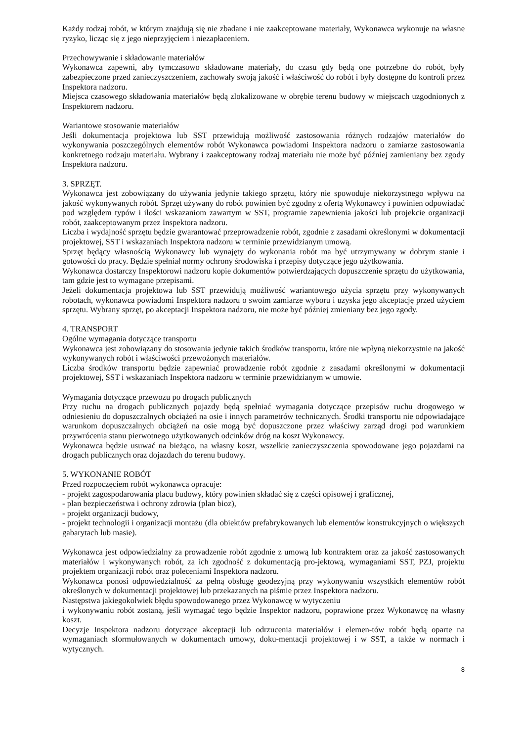Każdy rodzaj robót, w którym znajdują się nie zbadane i nie zaakceptowane materiały, Wykonawca wykonuje na własne ryzyko, licząc się z jego nieprzyjęciem i niezapłaceniem.
Przechowywanie i składowanie materiałów
Wykonawca zapewni, aby tymczasowo składowane materiały, do czasu gdy będą one potrzebne do robót, były zabezpieczone przed zanieczyszczeniem, zachowały swoją jakość i właściwość do robót i były dostępne do kontroli przez Inspektora nadzoru.
Miejsca czasowego składowania materiałów będą zlokalizowane w obrębie terenu budowy w miejscach uzgodnionych z Inspektorem nadzoru.
Wariantowe stosowanie materiałów
Jeśli dokumentacja projektowa lub SST przewidują możliwość zastosowania różnych rodzajów materiałów do wykonywania poszczególnych elementów robót Wykonawca powiadomi Inspektora nadzoru o zamiarze zastosowania konkretnego rodzaju materiału. Wybrany i zaakceptowany rodzaj materiału nie może być później zamieniany bez zgody Inspektora nadzoru.
3. SPRZĘT.
Wykonawca jest zobowiązany do używania jedynie takiego sprzętu, który nie spowoduje niekorzystnego wpływu na jakość wykonywanych robót. Sprzęt używany do robót powinien być zgodny z ofertą Wykonawcy i powinien odpowiadać pod względem typów i ilości wskazaniom zawartym w SST, programie zapewnienia jakości lub projekcie organizacji robót, zaakceptowanym przez Inspektora nadzoru.
Liczba i wydajność sprzętu będzie gwarantować przeprowadzenie robót, zgodnie z zasadami określonymi w dokumentacji projektowej, SST i wskazaniach Inspektora nadzoru w terminie przewidzianym umową.
Sprzęt będący własnością Wykonawcy lub wynajęty do wykonania robót ma być utrzymywany w dobrym stanie i gotowości do pracy. Będzie spełniał normy ochrony środowiska i przepisy dotyczące jego użytkowania.
Wykonawca dostarczy Inspektorowi nadzoru kopie dokumentów potwierdzających dopuszczenie sprzętu do użytkowania, tam gdzie jest to wymagane przepisami.
Jeżeli dokumentacja projektowa lub SST przewidują możliwość wariantowego użycia sprzętu przy wykonywanych robotach, wykonawca powiadomi Inspektora nadzoru o swoim zamiarze wyboru i uzyska jego akceptację przed użyciem sprzętu. Wybrany sprzęt, po akceptacji Inspektora nadzoru, nie może być później zmieniany bez jego zgody.
4. TRANSPORT
Ogólne wymagania dotyczące transportu
Wykonawca jest zobowiązany do stosowania jedynie takich środków transportu, które nie wpłyną niekorzystnie na jakość wykonywanych robót i właściwości przewożonych materiałów.
Liczba środków transportu będzie zapewniać prowadzenie robót zgodnie z zasadami określonymi w dokumentacji projektowej, SST i wskazaniach Inspektora nadzoru w terminie przewidzianym w umowie.
Wymagania dotyczące przewozu po drogach publicznych
Przy ruchu na drogach publicznych pojazdy będą spełniać wymagania dotyczące przepisów ruchu drogowego w odniesieniu do dopuszczalnych obciążeń na osie i innych parametrów technicznych. Środki transportu nie odpowiadające warunkom dopuszczalnych obciążeń na osie mogą być dopuszczone przez właściwy zarząd drogi pod warunkiem przywrócenia stanu pierwotnego użytkowanych odcinków dróg na koszt Wykonawcy.
Wykonawca będzie usuwać na bieżąco, na własny koszt, wszelkie zanieczyszczenia spowodowane jego pojazdami na drogach publicznych oraz dojazdach do terenu budowy.
5. WYKONANIE ROBÓT
Przed rozpoczęciem robót wykonawca opracuje:
- projekt zagospodarowania placu budowy, który powinien składać się z części opisowej i graficznej,
- plan bezpieczeństwa i ochrony zdrowia (plan bioz),
- projekt organizacji budowy,
- projekt technologii i organizacji montażu (dla obiektów prefabrykowanych lub elementów konstrukcyjnych o większych gabarytach lub masie).
Wykonawca jest odpowiedzialny za prowadzenie robót zgodnie z umową lub kontraktem oraz za jakość zastosowanych materiałów i wykonywanych robót, za ich zgodność z dokumentacją pro-jektową, wymaganiami SST, PZJ, projektu projektem organizacji robót oraz poleceniami Inspektora nadzoru.
Wykonawca ponosi odpowiedzialność za pełną obsługę geodezyjną przy wykonywaniu wszystkich elementów robót określonych w dokumentacji projektowej lub przekazanych na piśmie przez Inspektora nadzoru.
Następstwa jakiegokolwiek błędu spowodowanego przez Wykonawcę w wytyczeniu
i wykonywaniu robót zostaną, jeśli wymagać tego będzie Inspektor nadzoru, poprawione przez Wykonawcę na własny koszt.
Decyzje Inspektora nadzoru dotyczące akceptacji lub odrzucenia materiałów i elemen-tów robót będą oparte na wymaganiach sformułowanych w dokumentach umowy, doku-mentacji projektowej i w SST, a także w normach i wytycznych.
8